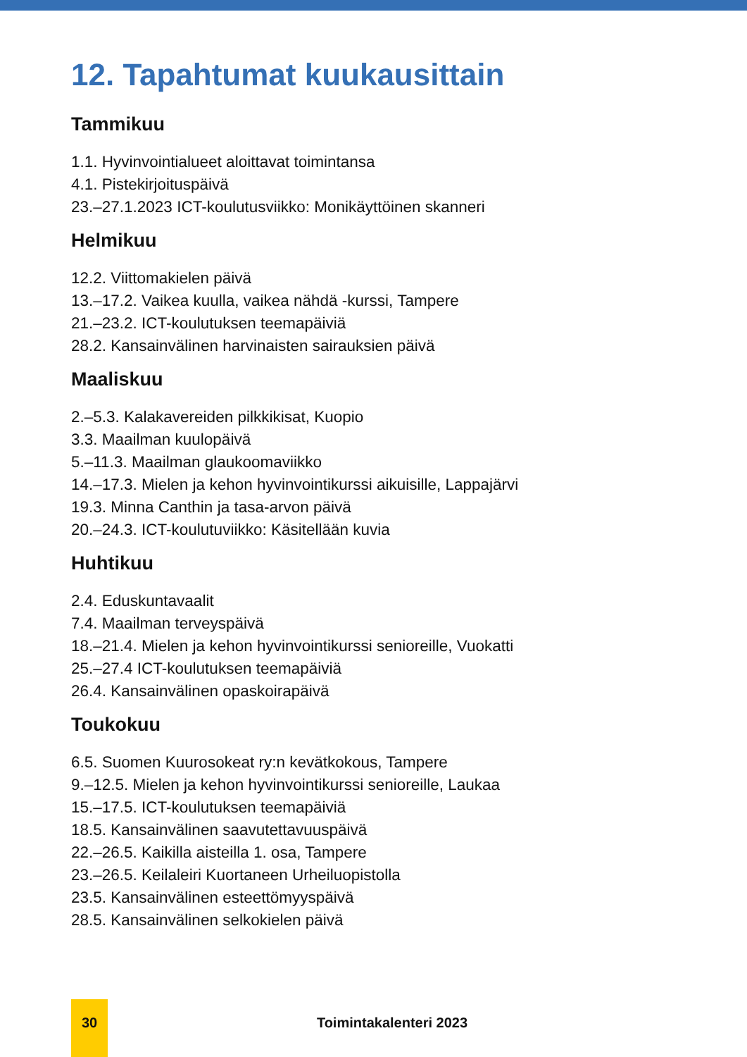12. Tapahtumat kuukausittain
Tammikuu
1.1. Hyvinvointialueet aloittavat toimintansa
4.1. Pistekirjoituspäivä
23.–27.1.2023 ICT-koulutusviikko: Monikäyttöinen skanneri
Helmikuu
12.2. Viittomakielen päivä
13.–17.2. Vaikea kuulla, vaikea nähdä -kurssi, Tampere
21.–23.2. ICT-koulutuksen teemapäiviä
28.2. Kansainvälinen harvinaisten sairauksien päivä
Maaliskuu
2.–5.3. Kalakavereiden pilkkikisat, Kuopio
3.3. Maailman kuulopäivä
5.–11.3. Maailman glaukoomaviikko
14.–17.3. Mielen ja kehon hyvinvointikurssi aikuisille, Lappajärvi
19.3. Minna Canthin ja tasa-arvon päivä
20.–24.3. ICT-koulutuviikko: Käsitellään kuvia
Huhtikuu
2.4. Eduskuntavaalit
7.4. Maailman terveyspäivä
18.–21.4. Mielen ja kehon hyvinvointikurssi senioreille, Vuokatti
25.–27.4 ICT-koulutuksen teemapäiviä
26.4. Kansainvälinen opaskoirapäivä
Toukokuu
6.5. Suomen Kuurosokeat ry:n kevätkokous, Tampere
9.–12.5. Mielen ja kehon hyvinvointikurssi senioreille, Laukaa
15.–17.5. ICT-koulutuksen teemapäiviä
18.5. Kansainvälinen saavutettavuuspäivä
22.–26.5. Kaikilla aisteilla 1. osa, Tampere
23.–26.5. Keilaleiri Kuortaneen Urheiluopistolla
23.5. Kansainvälinen esteettömyyspäivä
28.5. Kansainvälinen selkokielen päivä
30 Toimintakalenteri 2023